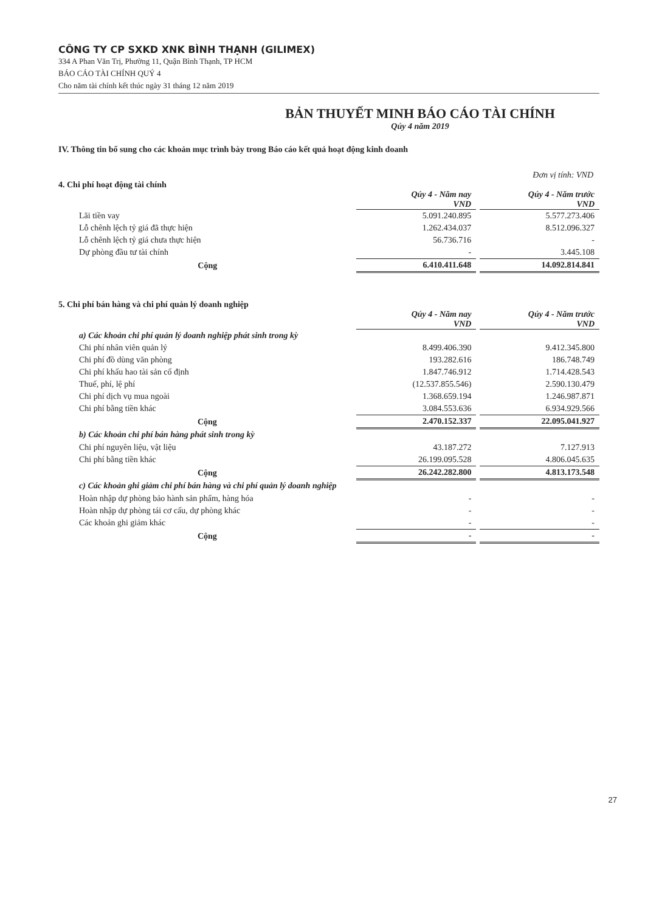CÔNG TY CP SXKD XNK BÌNH THẠNH (GILIMEX)
334 A Phan Văn Trị, Phường 11, Quận Bình Thạnh, TP HCM
BÁO CÁO TÀI CHÍNH QUÝ 4
Cho năm tài chính kết thúc ngày 31 tháng 12 năm 2019
BẢN THUYẾT MINH BÁO CÁO TÀI CHÍNH
Qúy 4 năm 2019
IV. Thông tin bổ sung cho các khoản mục trình bày trong Báo cáo kết quả hoạt động kinh doanh
Đơn vị tính: VND
4. Chi phí hoạt động tài chính
| | Qúy 4 - Năm nay VND | | Qúy 4 - Năm trước VND |
| Lãi tiền vay | 5.091.240.895 | | 5.577.273.406 |
| Lỗ chênh lệch tỷ giá đã thực hiện | 1.262.434.037 | | 8.512.096.327 |
| Lỗ chênh lệch tỷ giá chưa thực hiện | 56.736.716 | | - |
| Dự phòng đầu tư tài chính | - | | 3.445.108 |
| Cộng | 6.410.411.648 | | 14.092.814.841 |
5. Chi phí bán hàng và chi phí quản lý doanh nghiệp
| | Qúy 4 - Năm nay VND | | Qúy 4 - Năm trước VND |
| a) Các khoản chi phí quản lý doanh nghiệp phát sinh trong kỳ | | | |
| Chi phí nhân viên quản lý | 8.499.406.390 | | 9.412.345.800 |
| Chi phí đồ dùng văn phòng | 193.282.616 | | 186.748.749 |
| Chi phí khấu hao tài sản cố định | 1.847.746.912 | | 1.714.428.543 |
| Thuế, phí, lệ phí | (12.537.855.546) | | 2.590.130.479 |
| Chi phí dịch vụ mua ngoài | 1.368.659.194 | | 1.246.987.871 |
| Chi phí bằng tiền khác | 3.084.553.636 | | 6.934.929.566 |
| Cộng | 2.470.152.337 | | 22.095.041.927 |
| b) Các khoản chi phí bán hàng phát sinh trong kỳ | | | |
| Chi phí nguyên liệu, vật liệu | 43.187.272 | | 7.127.913 |
| Chi phí bằng tiền khác | 26.199.095.528 | | 4.806.045.635 |
| Cộng | 26.242.282.800 | | 4.813.173.548 |
| c) Các khoản ghi giảm chi phí bán hàng và chi phí quản lý doanh nghiệp | | | |
| Hoàn nhập dự phòng bảo hành sản phẩm, hàng hóa | - | | - |
| Hoàn nhập dự phòng tái cơ cấu, dự phòng khác | - | | - |
| Các khoản ghi giảm khác | - | | - |
| Cộng | - | | - |
27